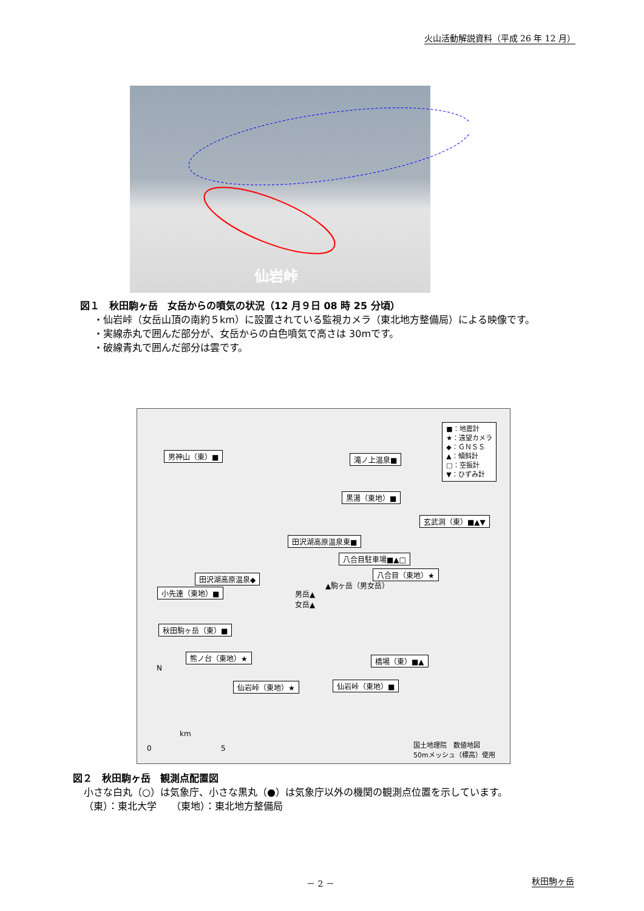火山活動解説資料（平成 26 年 12 月）
仙岩峠
図１　秋田駒ヶ岳　女岳からの噴気の状況（12 月９日 08 時 25 分頃）
・仙岩峠（女岳山頂の南約５km）に設置されている監視カメラ（東北地方整備局）による映像です。
・実線赤丸で囲んだ部分が、女岳からの白色噴気で高さは 30mです。
・破線青丸で囲んだ部分は雲です。
■：地震計
★：遠望カメラ
◆：ＧＮＳＳ
▲：傾斜計
□：空振計
▼：ひずみ計
男神山（東）■ 滝ノ上温泉■
黒湯（東地）■
玄武洞（東）■▲▼
田沢湖高原温泉東■
八合目駐車場■▲□
八合目（東地）★
田沢湖高原温泉◆
▲駒ヶ岳（男女岳）
小先達（東地）■
男岳▲
女岳▲
秋田駒ヶ岳（東）■
熊ノ台（東地）★ 橋場（東）■▲
仙岩峠（東地）■
仙岩峠（東地）★
N
km
0 5
国土地理院　数値地図
50mメッシュ（標高）使用
図２　秋田駒ヶ岳　観測点配置図
小さな白丸（○）は気象庁、小さな黒丸（●）は気象庁以外の機関の観測点位置を示しています。
（東）：東北大学　　（東地）：東北地方整備局
－ 2 － 秋田駒ヶ岳